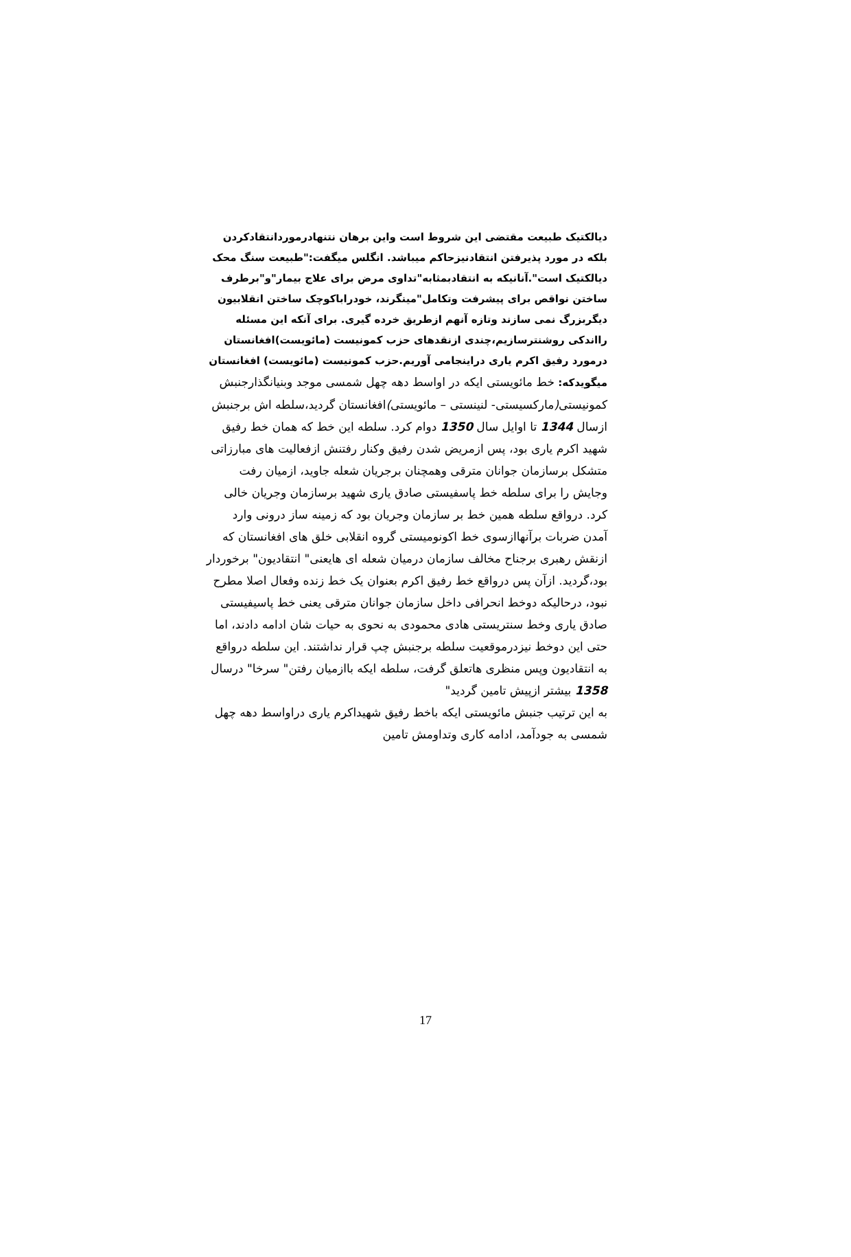دیالکتیک طبیعت مقتضی این شروط است واین برهان نتنهادرموردانتقادکردن بلکه در مورد پذیرفتن انتقادنیزحاکم میباشد. انگلس میگفت:"طبیعت سنگ محک دیالکتیک است".آنانیکه به انتقادبمثابه"تداوی مرض برای علاج بیمار"و"برطرف ساختن نواقص برای پیشرفت وتکامل"مینگرند، خودراباکوچک ساختن انقلابیون دیگربزرگ نمی سازند وتازه آنهم ازطریق خرده گیری. برای آنکه این مسئله رااندکی روشنترسازیم،چندی ازنقدهای حزب کمونیست (مائویست)افغانستان درمورد رفیق اکرم یاری دراینجامی آوریم.حزب کمونیست (مائویست) افغانستان
میگویدکه: خط مائویستی ایکه در اواسط دهه چهل شمسی موجد وبنیانگذارجنبش کمونیستی(مارکسیستی- لنینستی – مائویستی) افغانستان گردید،سلطه اش برجنبش ازسال 1344 تا اوایل سال 1350 دوام کرد. سلطه این خط که همان خط رفیق شهید اکرم یاری بود، پس ازمریض شدن رفیق وکنار رفتنش ازفعالیت های مبارزاتی متشکل برسازمان جوانان مترقی وهمچنان برجریان شعله جاوید، ازمیان رفت وجایش را برای سلطه خط پاسفیستی صادق یاری شهید برسازمان وجریان خالی کرد. درواقع سلطه همین خط بر سازمان وجریان بود که زمینه ساز درونی وارد آمدن ضربات برآنهاازسوی خط اکونومیستی گروه انقلابی خلق های افغانستان که ازنقش رهبری برجناح مخالف سازمان درمیان شعله ای هایعنی" انتقادیون" برخوردار بود،گردید. ازآن پس درواقع خط رفیق اکرم بعنوان یک خط زنده وفعال اصلا مطرح نبود، درحالیکه دوخط انحرافی داخل سازمان جوانان مترقی یعنی خط پاسیفیستی صادق یاری وخط سنتریستی هادی محمودی به نحوی به حیات شان ادامه دادند، اما حتی این دوخط نیزدرموقعیت سلطه برجنبش چپ قرار نداشتند. این سلطه درواقع به انتقادیون وپس منظری هاتعلق گرفت، سلطه ایکه باازمیان رفتن" سرخا" درسال 1358 بیشتر ازپیش تامین گردید"
به این ترتیب جنبش مائویستی ایکه باخط رفیق شهیداکرم یاری دراواسط دهه چهل شمسی به جودآمد، ادامه کاری وتداومش تامین
17